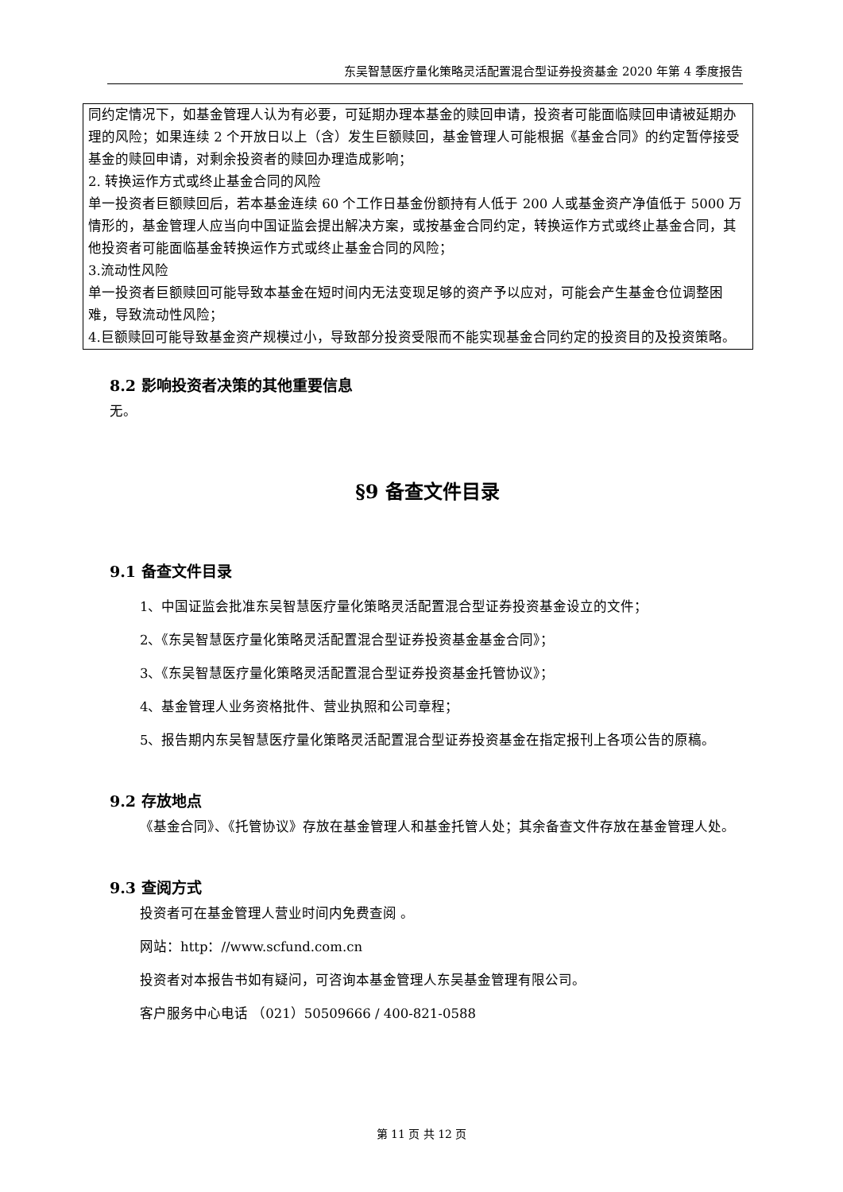东吴智慧医疗量化策略灵活配置混合型证券投资基金 2020 年第 4 季度报告
同约定情况下，如基金管理人认为有必要，可延期办理本基金的赎回申请，投资者可能面临赎回申请被延期办理的风险；如果连续 2 个开放日以上（含）发生巨额赎回，基金管理人可能根据《基金合同》的约定暂停接受基金的赎回申请，对剩余投资者的赎回办理造成影响；
2. 转换运作方式或终止基金合同的风险
单一投资者巨额赎回后，若本基金连续 60 个工作日基金份额持有人低于 200 人或基金资产净值低于 5000 万情形的，基金管理人应当向中国证监会提出解决方案，或按基金合同约定，转换运作方式或终止基金合同，其他投资者可能面临基金转换运作方式或终止基金合同的风险；
3.流动性风险
单一投资者巨额赎回可能导致本基金在短时间内无法变现足够的资产予以应对，可能会产生基金仓位调整困难，导致流动性风险；
4.巨额赎回可能导致基金资产规模过小，导致部分投资受限而不能实现基金合同约定的投资目的及投资策略。
8.2 影响投资者决策的其他重要信息
无。
§9 备查文件目录
9.1 备查文件目录
1、中国证监会批准东吴智慧医疗量化策略灵活配置混合型证券投资基金设立的文件；
2、《东吴智慧医疗量化策略灵活配置混合型证券投资基金基金合同》；
3、《东吴智慧医疗量化策略灵活配置混合型证券投资基金托管协议》；
4、基金管理人业务资格批件、营业执照和公司章程；
5、报告期内东吴智慧医疗量化策略灵活配置混合型证券投资基金在指定报刊上各项公告的原稿。
9.2 存放地点
《基金合同》、《托管协议》存放在基金管理人和基金托管人处；其余备查文件存放在基金管理人处。
9.3 查阅方式
投资者可在基金管理人营业时间内免费查阅 。
网站：http：//www.scfund.com.cn
投资者对本报告书如有疑问，可咨询本基金管理人东吴基金管理有限公司。
客户服务中心电话 （021）50509666 / 400-821-0588
第 11 页 共 12 页